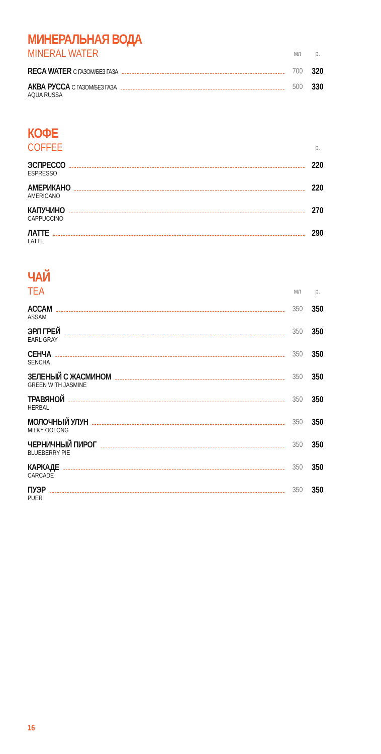МИНЕРАЛЬНАЯ ВОДА
MINERAL WATER мл р.
RECA WATER С ГАЗОМ/БЕЗ ГАЗА
700 320
АКВА РУССА С ГАЗОМ/БЕЗ ГАЗА
AQUA RUSSA
500 330
КОФЕ
COFFEE р.
ЭСПРЕССО
ESPRESSO
220
АМЕРИКАНО
AMERICANO
220
КАПУЧИНО
CAPPUCCINO
270
ЛАТТЕ
LATTE
290
ЧАЙ
TEA мл р.
АССАМ
ASSAM
350 350
ЭРЛ ГРЕЙ
EARL GRAY
350 350
СЕНЧА
SENCHA
350 350
ЗЕЛЕНЫЙ С ЖАСМИНОМ
GREEN WITH JASMINE
350 350
ТРАВЯНОЙ
HERBAL
350 350
МОЛОЧНЫЙ УЛУН
MILKY OOLONG
350 350
ЧЕРНИЧНЫЙ ПИРОГ
BLUEBERRY PIE
350 350
КАРКАДЕ
CARCADE
350 350
ПУЭР
PUER
350 350
16